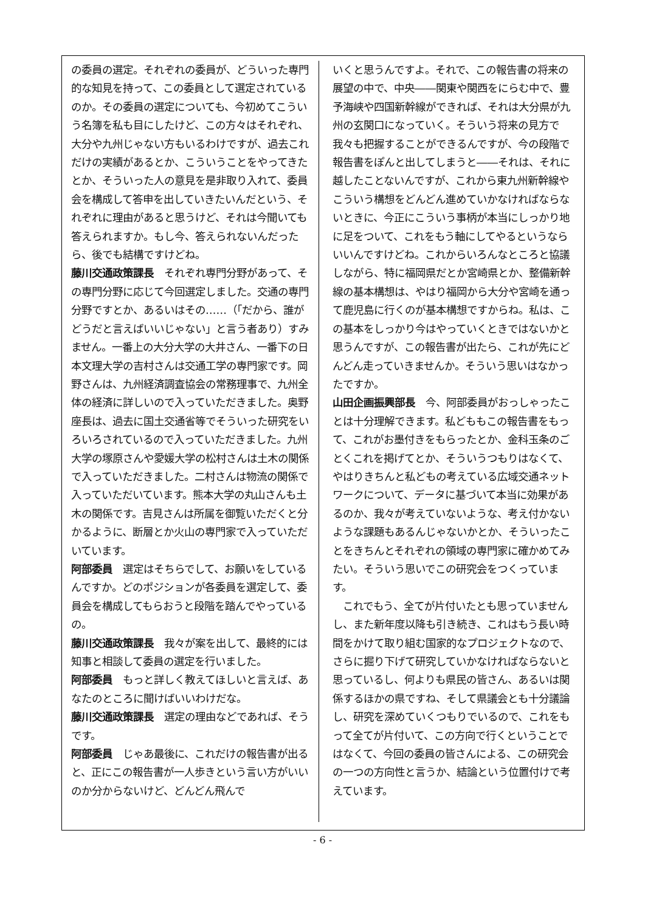の委員の選定。それぞれの委員が、どういった専門的な知見を持って、この委員として選定されているのか。その委員の選定についても、今初めてこういう名簿を私も目にしたけど、この方々はそれぞれ、大分や九州じゃない方もいるわけですが、過去これだけの実績があるとか、こういうことをやってきたとか、そういった人の意見を是非取り入れて、委員会を構成して答申を出していきたいんだという、それぞれに理由があると思うけど、それは今聞いても答えられますか。もし今、答えられないんだったら、後でも結構ですけどね。
藤川交通政策課長　それぞれ専門分野があって、その専門分野に応じて今回選定しました。交通の専門分野ですとか、あるいはその……（「だから、誰がどうだと言えばいいじゃない」と言う者あり）すみません。一番上の大分大学の大井さん、一番下の日本文理大学の吉村さんは交通工学の専門家です。岡野さんは、九州経済調査協会の常務理事で、九州全体の経済に詳しいので入っていただきました。奥野座長は、過去に国土交通省等でそういった研究をいろいろされているので入っていただきました。九州大学の塚原さんや愛媛大学の松村さんは土木の関係で入っていただきました。二村さんは物流の関係で入っていただいています。熊本大学の丸山さんも土木の関係です。吉見さんは所属を御覧いただくと分かるように、断層とか火山の専門家で入っていただいています。
阿部委員　選定はそちらでして、お願いをしているんですか。どのポジションが各委員を選定して、委員会を構成してもらおうと段階を踏んでやっているの。
藤川交通政策課長　我々が案を出して、最終的には知事と相談して委員の選定を行いました。
阿部委員　もっと詳しく教えてほしいと言えば、あなたのところに聞けばいいわけだな。
藤川交通政策課長　選定の理由などであれば、そうです。
阿部委員　じゃあ最後に、これだけの報告書が出ると、正にこの報告書が一人歩きという言い方がいいのか分からないけど、どんどん飛んで
いくと思うんですよ。それで、この報告書の将来の展望の中で、中央――関東や関西をにらむ中で、豊予海峡や四国新幹線ができれば、それは大分県が九州の玄関口になっていく。そういう将来の見方で我々も把握することができるんですが、今の段階で報告書をぽんと出してしまうと――それは、それに越したことないんですが、これから東九州新幹線やこういう構想をどんどん進めていかなければならないときに、今正にこういう事柄が本当にしっかり地に足をついて、これをもう軸にしてやるというならいいんですけどね。これからいろんなところと協議しながら、特に福岡県だとか宮崎県とか、整備新幹線の基本構想は、やはり福岡から大分や宮崎を通って鹿児島に行くのが基本構想ですからね。私は、この基本をしっかり今はやっていくときではないかと思うんですが、この報告書が出たら、これが先にどんどん走っていきませんか。そういう思いはなかったですか。
山田企画振興部長　今、阿部委員がおっしゃったことは十分理解できます。私どももこの報告書をもって、これがお墨付きをもらったとか、金科玉条のごとくこれを掲げてとか、そういうつもりはなくて、やはりきちんと私どもの考えている広域交通ネットワークについて、データに基づいて本当に効果があるのか、我々が考えていないような、考え付かないような課題もあるんじゃないかとか、そういったことをきちんとそれぞれの領域の専門家に確かめてみたい。そういう思いでこの研究会をつくっています。
　これでもう、全てが片付いたとも思っていませんし、また新年度以降も引き続き、これはもう長い時間をかけて取り組む国家的なプロジェクトなので、さらに掘り下げて研究していかなければならないと思っているし、何よりも県民の皆さん、あるいは関係するほかの県ですね、そして県議会とも十分議論し、研究を深めていくつもりでいるので、これをもって全てが片付いて、この方向で行くということではなくて、今回の委員の皆さんによる、この研究会の一つの方向性と言うか、結論という位置付けで考えています。
- 6 -